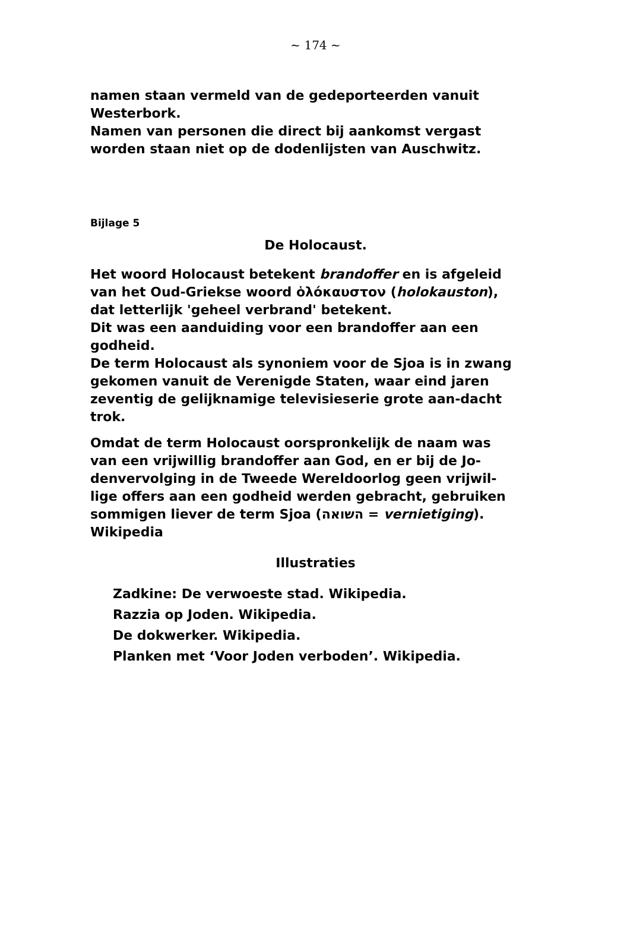~ 174 ~
namen staan vermeld van de gedeporteerden vanuit Westerbork.
Namen van personen die direct bij aankomst vergast worden staan niet op de dodenlijsten van Auschwitz.
Bijlage 5
De Holocaust.
Het woord Holocaust betekent brandoffer en is afgeleid van het Oud-Griekse woord ὁλόκαυστον (holokauston), dat letterlijk 'geheel verbrand' betekent.
Dit was een aanduiding voor een brandoffer aan een godheid.
De term Holocaust als synoniem voor de Sjoa is in zwang gekomen vanuit de Verenigde Staten, waar eind jaren zeventig de gelijknamige televisieserie grote aan-dacht trok.
Omdat de term Holocaust oorspronkelijk de naam was van een vrijwillig brandoffer aan God, en er bij de Jo-denvervolging in de Tweede Wereldoorlog geen vrijwil-lige offers aan een godheid werden gebracht, gebruiken sommigen liever de term Sjoa (השואה = vernietiging).
Wikipedia
Illustraties
Zadkine: De verwoeste stad. Wikipedia.
Razzia op Joden. Wikipedia.
De dokwerker. Wikipedia.
Planken met ‘Voor Joden verboden’. Wikipedia.